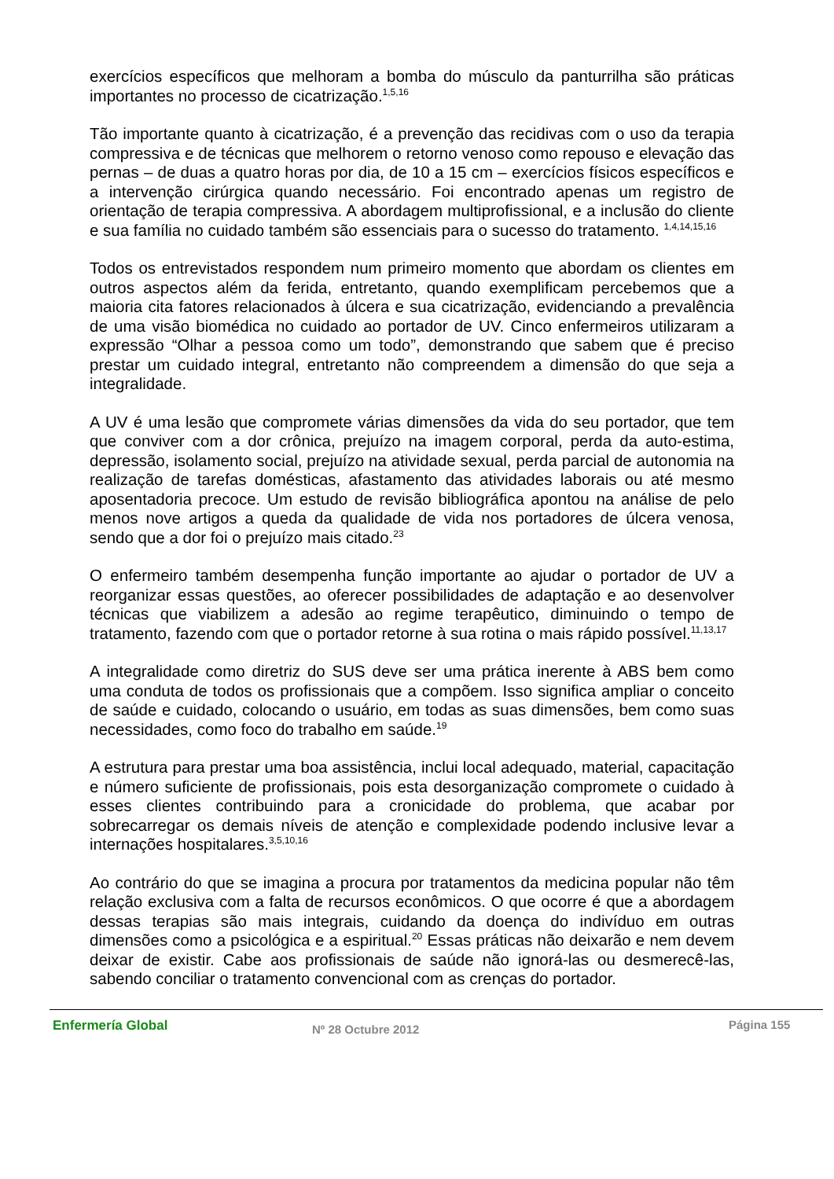exercícios específicos que melhoram a bomba do músculo da panturrilha são práticas importantes no processo de cicatrização.<sup>1,5,16</sup>
Tão importante quanto à cicatrização, é a prevenção das recidivas com o uso da terapia compressiva e de técnicas que melhorem o retorno venoso como repouso e elevação das pernas – de duas a quatro horas por dia, de 10 a 15 cm – exercícios físicos específicos e a intervenção cirúrgica quando necessário. Foi encontrado apenas um registro de orientação de terapia compressiva. A abordagem multiprofissional, e a inclusão do cliente e sua família no cuidado também são essenciais para o sucesso do tratamento. <sup>1,4,14,15,16</sup>
Todos os entrevistados respondem num primeiro momento que abordam os clientes em outros aspectos além da ferida, entretanto, quando exemplificam percebemos que a maioria cita fatores relacionados à úlcera e sua cicatrização, evidenciando a prevalência de uma visão biomédica no cuidado ao portador de UV. Cinco enfermeiros utilizaram a expressão “Olhar a pessoa como um todo”, demonstrando que sabem que é preciso prestar um cuidado integral, entretanto não compreendem a dimensão do que seja a integralidade.
A UV é uma lesão que compromete várias dimensões da vida do seu portador, que tem que conviver com a dor crônica, prejuízo na imagem corporal, perda da auto-estima, depressão, isolamento social, prejuízo na atividade sexual, perda parcial de autonomia na realização de tarefas domésticas, afastamento das atividades laborais ou até mesmo aposentadoria precoce. Um estudo de revisão bibliográfica apontou na análise de pelo menos nove artigos a queda da qualidade de vida nos portadores de úlcera venosa, sendo que a dor foi o prejuízo mais citado.<sup>23</sup>
O enfermeiro também desempenha função importante ao ajudar o portador de UV a reorganizar essas questões, ao oferecer possibilidades de adaptação e ao desenvolver técnicas que viabilizem a adesão ao regime terapêutico, diminuindo o tempo de tratamento, fazendo com que o portador retorne à sua rotina o mais rápido possível.<sup>11,13,17</sup>
A integralidade como diretriz do SUS deve ser uma prática inerente à ABS bem como uma conduta de todos os profissionais que a compõem. Isso significa ampliar o conceito de saúde e cuidado, colocando o usuário, em todas as suas dimensões, bem como suas necessidades, como foco do trabalho em saúde.<sup>19</sup>
A estrutura para prestar uma boa assistência, inclui local adequado, material, capacitação e número suficiente de profissionais, pois esta desorganização compromete o cuidado à esses clientes contribuindo para a cronicidade do problema, que acabar por sobrecarregar os demais níveis de atenção e complexidade podendo inclusive levar a internações hospitalares.<sup>3,5,10,16</sup>
Ao contrário do que se imagina a procura por tratamentos da medicina popular não têm relação exclusiva com a falta de recursos econômicos. O que ocorre é que a abordagem dessas terapias são mais integrais, cuidando da doença do indivíduo em outras dimensões como a psicológica e a espiritual.<sup>20</sup> Essas práticas não deixarão e nem devem deixar de existir. Cabe aos profissionais de saúde não ignorá-las ou desmerecê-las, sabendo conciliar o tratamento convencional com as crenças do portador.
Enfermería Global Nº 28 Octubre 2012 Página 155